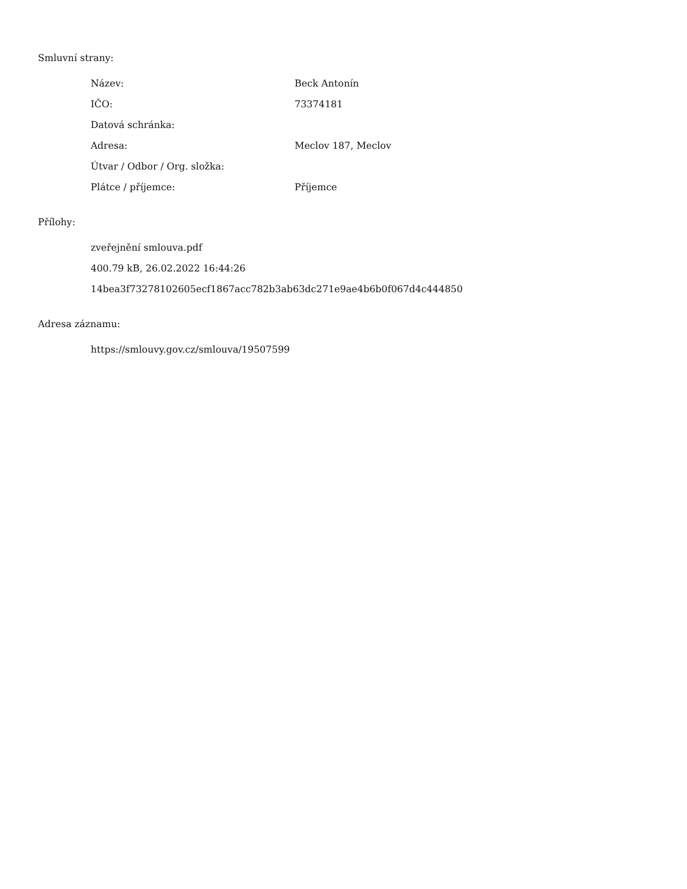Smluvní strany:
| Název: | Beck Antonín |
| IČO: | 73374181 |
| Datová schránka: | |
| Adresa: | Meclov 187, Meclov |
| Útvar / Odbor / Org. složka: | |
| Plátce / příjemce: | Příjemce |
Přílohy:
zveřejnění smlouva.pdf
400.79 kB, 26.02.2022 16:44:26
14bea3f73278102605ecf1867acc782b3ab63dc271e9ae4b6b0f067d4c444850
Adresa záznamu:
https://smlouvy.gov.cz/smlouva/19507599